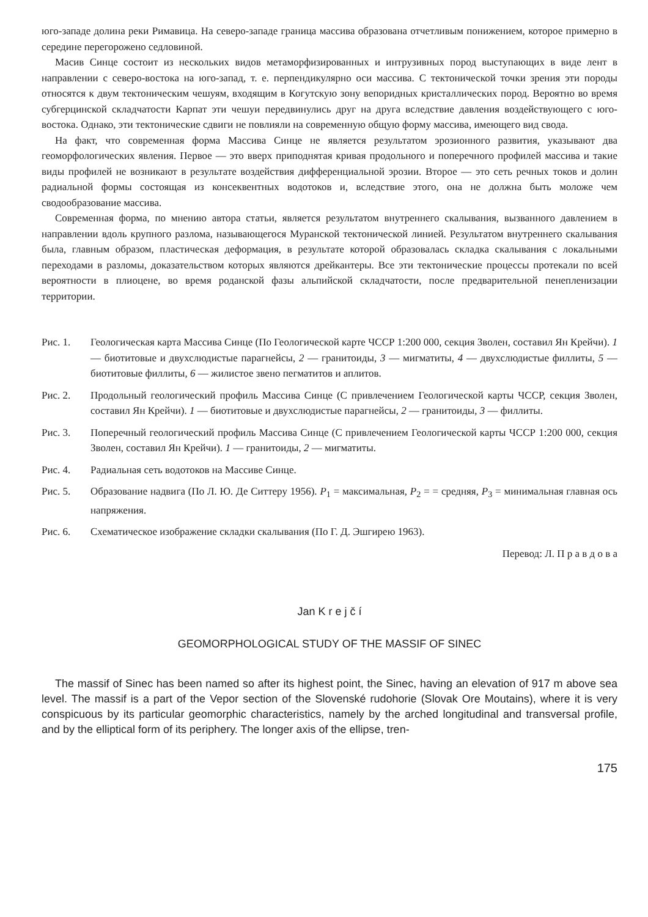юго-западе долина реки Римавица. На северо-западе граница массива образована отчетливым понижением, которое примерно в середине перегорожено седловиной.
Масив Синце состоит из нескольких видов метаморфизированных и интрузивных пород выступающих в виде лент в направлении с северо-востока на юго-запад, т. е. перпендикулярно оси массива. С тектонической точки зрения эти породы относятся к двум тектоническим чешуям, входящим в Когутскую зону вепоридных кристаллических пород. Вероятно во время субгерцинской складчатости Карпат эти чешуи передвинулись друг на друга вследствие давления воздействующего с юго-востока. Однако, эти тектонические сдвиги не повлияли на современную общую форму массива, имеющего вид свода.
На факт, что современная форма Массива Синце не является результатом эрозионного развития, указывают два геоморфологических явления. Первое — это вверх приподнятая кривая продольного и поперечного профилей массива и такие виды профилей не возникают в результате воздействия дифференциальной эрозии. Второе — это сеть речных токов и долин радиальной формы состоящая из консеквентных водотоков и, вследствие этого, она не должна быть моложе чем сводообразование массива.
Современная форма, по мнению автора статьи, является результатом внутреннего скалывания, вызванного давлением в направлении вдоль крупного разлома, называющегося Муранской тектонической линией. Результатом внутреннего скалывания была, главным образом, пластическая деформация, в результате которой образовалась складка скалывания с локальными переходами в разломы, доказательством которых являются дрейкантеры. Все эти тектонические процессы протекали по всей вероятности в плиоцене, во время роданской фазы альпийской складчатости, после предварительной пенепленизации территории.
Рис. 1. Геологическая карта Массива Синце (По Геологической карте ЧССР 1:200 000, секция Зволен, составил Ян Крейчи). 1 — биотитовые и двухслюдистые парагнейсы, 2 — гранитоиды, 3 — мигматиты, 4 — двухслюдистые филлиты, 5 — биотитовые филлиты, 6 — жилистое звено пегматитов и аплитов.
Рис. 2. Продольный геологический профиль Массива Синце (С привлечением Геологической карты ЧССР, секция Зволен, составил Ян Крейчи). 1 — биотитовые и двухслюдистые парагнейсы, 2 — гранитоиды, 3 — филлиты.
Рис. 3. Поперечный геологический профиль Массива Синце (С привлечением Геологической карты ЧССР 1:200 000, секция Зволен, составил Ян Крейчи). 1 — гранитоиды, 2 — мигматиты.
Рис. 4. Радиальная сеть водотоков на Массиве Синце.
Рис. 5. Образование надвига (По Л. Ю. Де Ситтеру 1956). P<sub>1</sub> = максимальная, P<sub>2</sub> = = средняя, P<sub>3</sub> = минимальная главная ось напряжения.
Рис. 6. Схематическое изображение складки скалывания (По Г. Д. Эшгирею 1963).
Перевод: Л. П р а в д о в а
Jan K r e j č í
GEOMORPHOLOGICAL STUDY OF THE MASSIF OF SINEC
The massif of Sinec has been named so after its highest point, the Sinec, having an elevation of 917 m above sea level. The massif is a part of the Vepor section of the Slovenské rudohorie (Slovak Ore Moutains), where it is very conspicuous by its particular geomorphic characteristics, namely by the arched longitudinal and transversal profile, and by the elliptical form of its periphery. The longer axis of the ellipse, tren-
175